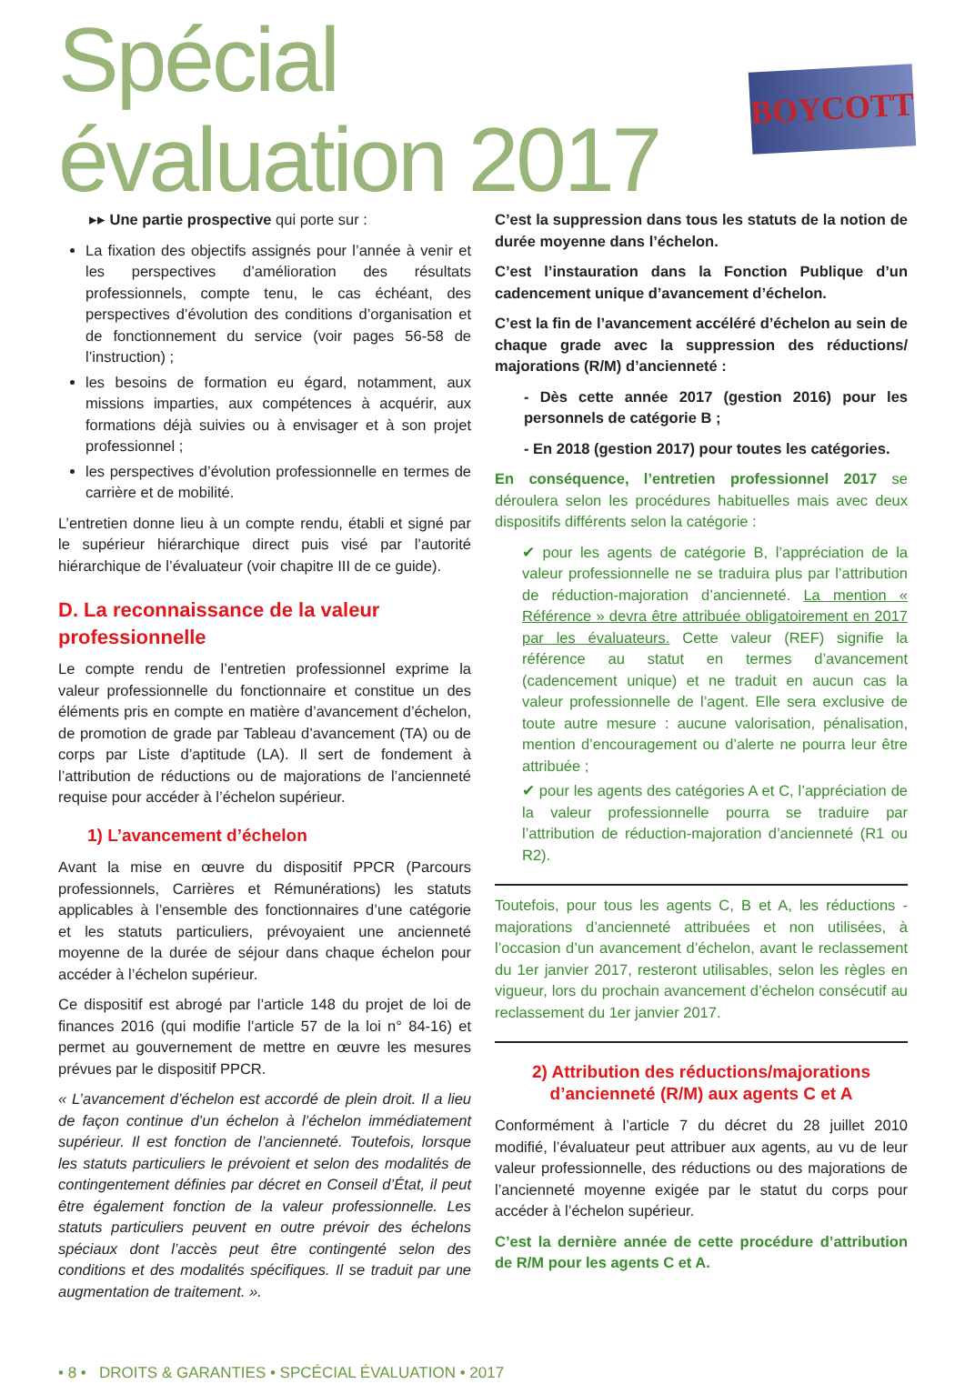Spécial évaluation 2017
BOYCOTT
▸▸ Une partie prospective qui porte sur :
La fixation des objectifs assignés pour l’année à venir et les perspectives d’amélioration des résultats professionnels, compte tenu, le cas échéant, des perspectives d’évolution des conditions d’organisation et de fonctionnement du service (voir pages 56-58 de l’instruction) ;
les besoins de formation eu égard, notamment, aux missions imparties, aux compétences à acquérir, aux formations déjà suivies ou à envisager et à son projet professionnel ;
les perspectives d’évolution professionnelle en termes de carrière et de mobilité.
L’entretien donne lieu à un compte rendu, établi et signé par le supérieur hiérarchique direct puis visé par l’autorité hiérarchique de l’évaluateur (voir chapitre III de ce guide).
D. La reconnaissance de la valeur professionnelle
Le compte rendu de l’entretien professionnel exprime la valeur professionnelle du fonctionnaire et constitue un des éléments pris en compte en matière d’avancement d’échelon, de promotion de grade par Tableau d’avancement (TA) ou de corps par Liste d’aptitude (LA). Il sert de fondement à l’attribution de réductions ou de majorations de l’ancienneté requise pour accéder à l’échelon supérieur.
1) L’avancement d’échelon
Avant la mise en œuvre du dispositif PPCR (Parcours professionnels, Carrières et Rémunérations) les statuts applicables à l’ensemble des fonctionnaires d’une catégorie et les statuts particuliers, prévoyaient une ancienneté moyenne de la durée de séjour dans chaque échelon pour accéder à l’échelon supérieur.
Ce dispositif est abrogé par l’article 148 du projet de loi de finances 2016 (qui modifie l’article 57 de la loi n° 84-16) et permet au gouvernement de mettre en œuvre les mesures prévues par le dispositif PPCR.
« L’avancement d’échelon est accordé de plein droit. Il a lieu de façon continue d’un échelon à l’échelon immédiatement supérieur. Il est fonction de l’ancienneté. Toutefois, lorsque les statuts particuliers le prévoient et selon des modalités de contingentement définies par décret en Conseil d’État, il peut être également fonction de la valeur professionnelle. Les statuts particuliers peuvent en outre prévoir des échelons spéciaux dont l’accès peut être contingenté selon des conditions et des modalités spécifiques. Il se traduit par une augmentation de traitement. ».
C’est la suppression dans tous les statuts de la notion de durée moyenne dans l’échelon.
C’est l’instauration dans la Fonction Publique d’un cadencement unique d’avancement d’échelon.
C’est la fin de l’avancement accéléré d’échelon au sein de chaque grade avec la suppression des réductions/ majorations (R/M) d’ancienneté :
- Dès cette année 2017 (gestion 2016) pour les personnels de catégorie B ;
- En 2018 (gestion 2017) pour toutes les catégories.
En conséquence, l’entretien professionnel 2017 se déroulera selon les procédures habituelles mais avec deux dispositifs différents selon la catégorie :
✔ pour les agents de catégorie B, l’appréciation de la valeur professionnelle ne se traduira plus par l’attribution de réduction-majoration d’ancienneté. La mention « Référence » devra être attribuée obligatoirement en 2017 par les évaluateurs. Cette valeur (REF) signifie la référence au statut en termes d’avancement (cadencement unique) et ne traduit en aucun cas la valeur professionnelle de l’agent. Elle sera exclusive de toute autre mesure : aucune valorisation, pénalisation, mention d’encouragement ou d’alerte ne pourra leur être attribuée ;
✔ pour les agents des catégories A et C, l’appréciation de la valeur professionnelle pourra se traduire par l’attribution de réduction-majoration d’ancienneté (R1 ou R2).
Toutefois, pour tous les agents C, B et A, les réductions - majorations d’ancienneté attribuées et non utilisées, à l’occasion d’un avancement d’échelon, avant le reclassement du 1er janvier 2017, resteront utilisables, selon les règles en vigueur, lors du prochain avancement d’échelon consécutif au reclassement du 1er janvier 2017.
2) Attribution des réductions/majorations d’ancienneté (R/M) aux agents C et A
Conformément à l’article 7 du décret du 28 juillet 2010 modifié, l’évaluateur peut attribuer aux agents, au vu de leur valeur professionnelle, des réductions ou des majorations de l’ancienneté moyenne exigée par le statut du corps pour accéder à l’échelon supérieur.
C’est la dernière année de cette procédure d’attribution de R/M pour les agents C et A.
• 8 • DROITS & GARANTIES • SPCÉCIAL ÉVALUATION • 2017